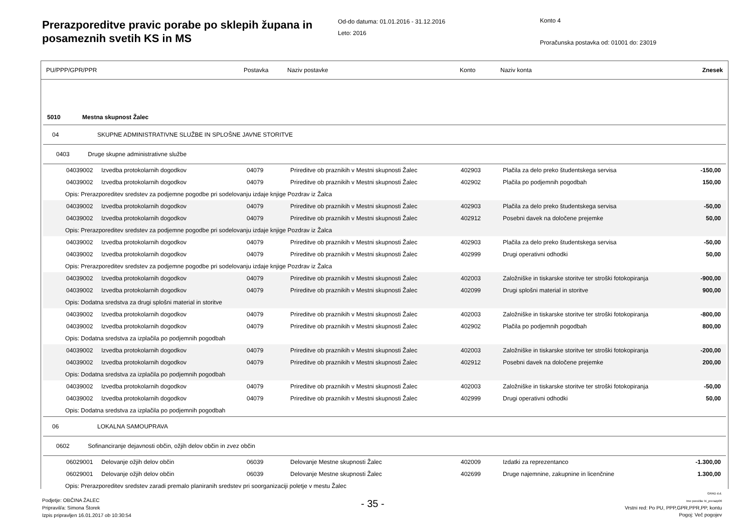Prerazporeditve pravic porabe po sklepih župana in posameznih svetih KS in MS
Od-do datuma: 01.01.2016 - 31.12.2016
Leto: 2016
Konto 4
Proračunska postavka od: 01001 do: 23019
PU/PPP/GPR/PPR Postavka Naziv postavke Konto Naziv konta Znesek
| 5010 Mestna skupnost Žalec | | | | | | |
| 04 SKUPNE ADMINISTRATIVNE SLUŽBE IN SPLOŠNE JAVNE STORITVE | | | | | | |
| 0403 Druge skupne administrativne službe | | | | | | |
| 04039002 | Izvedba protokolarnih dogodkov | 04079 | Prireditve ob praznikih v Mestni skupnosti Žalec | 402903 | Plačila za delo preko študentskega servisa | -150,00 |
| 04039002 | Izvedba protokolarnih dogodkov | 04079 | Prireditve ob praznikih v Mestni skupnosti Žalec | 402902 | Plačila po podjemnih pogodbah | 150,00 |
| Opis: Prerazporeditev sredstev za podjemne pogodbe pri sodelovanju izdaje knjige Pozdrav iz Žalca | | | | | | |
| 04039002 | Izvedba protokolarnih dogodkov | 04079 | Prireditve ob praznikih v Mestni skupnosti Žalec | 402903 | Plačila za delo preko študentskega servisa | -50,00 |
| 04039002 | Izvedba protokolarnih dogodkov | 04079 | Prireditve ob praznikih v Mestni skupnosti Žalec | 402912 | Posebni davek na določene prejemke | 50,00 |
| Opis: Prerazporeditev sredstev za podjemne pogodbe pri sodelovanju izdaje knjige Pozdrav iz Žalca | | | | | | |
| 04039002 | Izvedba protokolarnih dogodkov | 04079 | Prireditve ob praznikih v Mestni skupnosti Žalec | 402903 | Plačila za delo preko študentskega servisa | -50,00 |
| 04039002 | Izvedba protokolarnih dogodkov | 04079 | Prireditve ob praznikih v Mestni skupnosti Žalec | 402999 | Drugi operativni odhodki | 50,00 |
| Opis: Prerazporeditev sredstev za podjemne pogodbe pri sodelovanju izdaje knjige Pozdrav iz Žalca | | | | | | |
| 04039002 | Izvedba protokolarnih dogodkov | 04079 | Prireditve ob praznikih v Mestni skupnosti Žalec | 402003 | Založniške in tiskarske storitve ter stroški fotokopiranja | -900,00 |
| 04039002 | Izvedba protokolarnih dogodkov | 04079 | Prireditve ob praznikih v Mestni skupnosti Žalec | 402099 | Drugi splošni material in storitve | 900,00 |
| Opis: Dodatna sredstva za drugi splošni material in storitve | | | | | | |
| 04039002 | Izvedba protokolarnih dogodkov | 04079 | Prireditve ob praznikih v Mestni skupnosti Žalec | 402003 | Založniške in tiskarske storitve ter stroški fotokopiranja | -800,00 |
| 04039002 | Izvedba protokolarnih dogodkov | 04079 | Prireditve ob praznikih v Mestni skupnosti Žalec | 402902 | Plačila po podjemnih pogodbah | 800,00 |
| Opis: Dodatna sredstva za izplačila po podjemnih pogodbah | | | | | | |
| 04039002 | Izvedba protokolarnih dogodkov | 04079 | Prireditve ob praznikih v Mestni skupnosti Žalec | 402003 | Založniške in tiskarske storitve ter stroški fotokopiranja | -200,00 |
| 04039002 | Izvedba protokolarnih dogodkov | 04079 | Prireditve ob praznikih v Mestni skupnosti Žalec | 402912 | Posebni davek na določene prejemke | 200,00 |
| Opis: Dodatna sredstva za izplačila po podjemnih pogodbah | | | | | | |
| 04039002 | Izvedba protokolarnih dogodkov | 04079 | Prireditve ob praznikih v Mestni skupnosti Žalec | 402003 | Založniške in tiskarske storitve ter stroški fotokopiranja | -50,00 |
| 04039002 | Izvedba protokolarnih dogodkov | 04079 | Prireditve ob praznikih v Mestni skupnosti Žalec | 402999 | Drugi operativni odhodki | 50,00 |
| Opis: Dodatna sredstva za izplačila po podjemnih pogodbah | | | | | | |
| 06 LOKALNA SAMOUPRAVA | | | | | | |
| 0602 Sofinanciranje dejavnosti občin, ožjih delov občin in zvez občin | | | | | | |
| 06029001 | Delovanje ožjih delov občin | 06039 | Delovanje Mestne skupnosti Žalec | 402009 | Izdatki za reprezentanco | -1.300,00 |
| 06029001 | Delovanje ožjih delov občin | 06039 | Delovanje Mestne skupnosti Žalec | 402699 | Druge najemnine, zakupnine in licenčnine | 1.300,00 |
| Opis: Prerazporeditev sredstev zaradi premalo planiranih sredstev pri soorganizaciji poletje v mestu Žalec | | | | | | |
Podjetje: OBČINA ŽALEC
Pripravil/a: Simona Štorek
Izpis pripravljen 16.01.2017 ob 10:30:54
- 35 -
GRAD d.d.
Ime poročila: bi_prerazp06
Vrstni red: Po PU, PPP,GPR,PPR,PP, kontu
Pogoj: Več pogojev